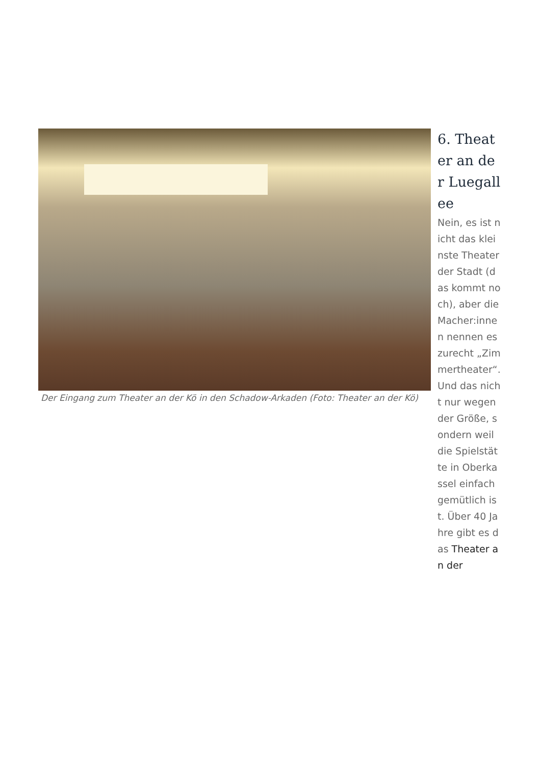Der Eingang zum Theater an der Kö in den Schadow-Arkaden (Foto: Theater an der Kö)
6. Theater an der Luegallee
Nein, es ist nicht das kleinste Theater der Stadt (das kommt noch), aber die Macher:innen nennen es zurecht „Zimmertheater“. Und das nicht nur wegen der Größe, sondern weil die Spielstätte in Oberkassel einfach gemütlich ist. Über 40 Jahre gibt es das Theater an der